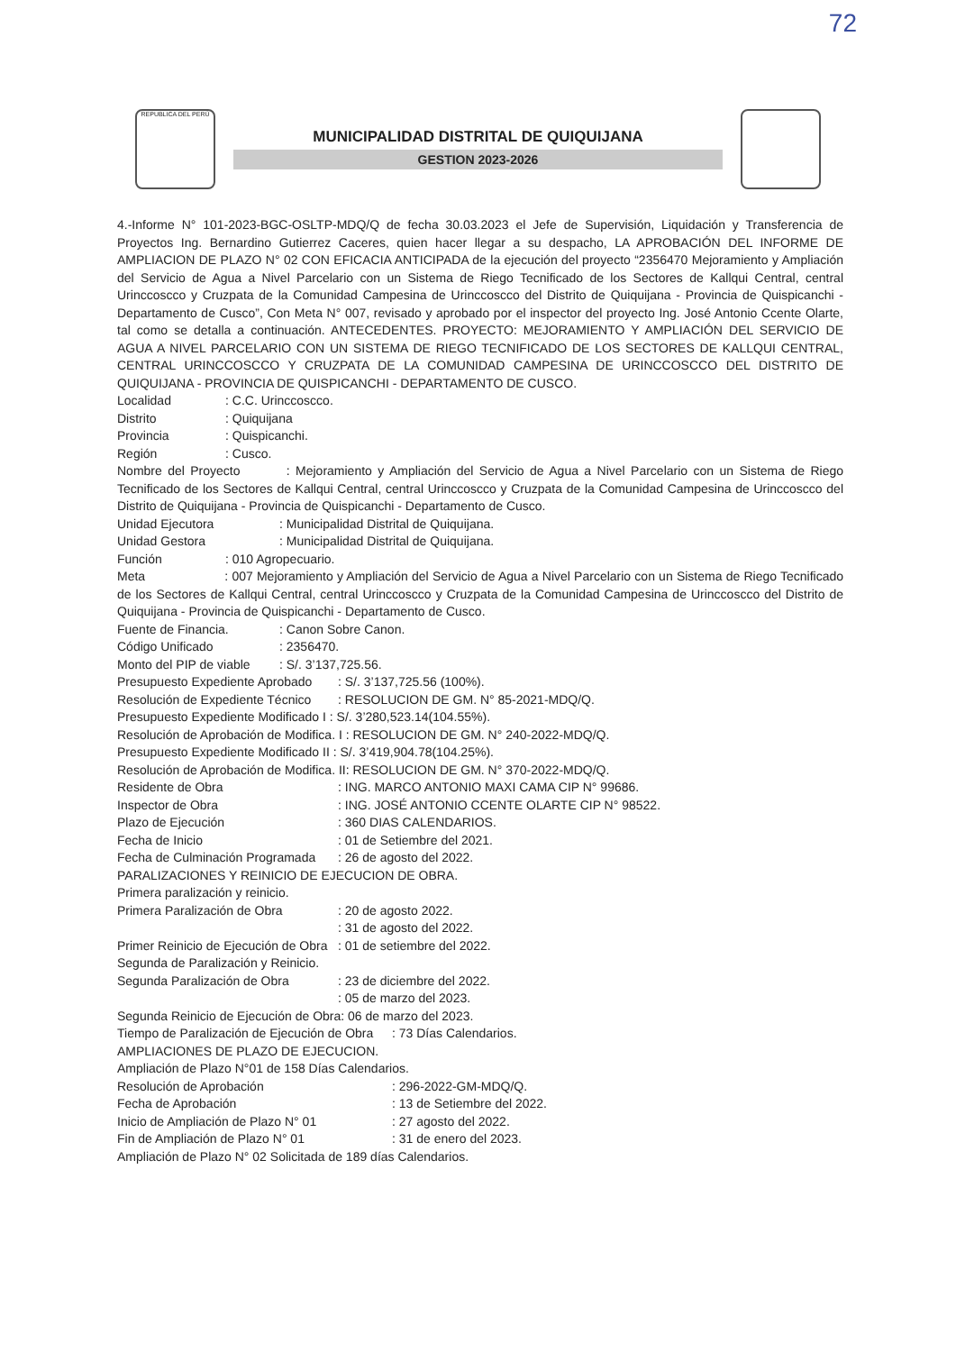72
REPUBLICA DEL PERÚ
MUNICIPALIDAD DISTRITAL DE QUIQUIJANA
GESTION 2023-2026
4.-Informe N° 101-2023-BGC-OSLTP-MDQ/Q de fecha 30.03.2023 el Jefe de Supervisión, Liquidación y Transferencia de Proyectos Ing. Bernardino Gutierrez Caceres, quien hacer llegar a su despacho, LA APROBACIÓN DEL INFORME DE AMPLIACION DE PLAZO N° 02 CON EFICACIA ANTICIPADA de la ejecución del proyecto “2356470 Mejoramiento y Ampliación del Servicio de Agua a Nivel Parcelario con un Sistema de Riego Tecnificado de los Sectores de Kallqui Central, central Urinccoscco y Cruzpata de la Comunidad Campesina de Urinccoscco del Distrito de Quiquijana - Provincia de Quispicanchi - Departamento de Cusco”, Con Meta N° 007, revisado y aprobado por el inspector del proyecto Ing. José Antonio Ccente Olarte, tal como se detalla a continuación. ANTECEDENTES. PROYECTO: MEJORAMIENTO Y AMPLIACIÓN DEL SERVICIO DE AGUA A NIVEL PARCELARIO CON UN SISTEMA DE RIEGO TECNIFICADO DE LOS SECTORES DE KALLQUI CENTRAL, CENTRAL URINCCOSCCO Y CRUZPATA DE LA COMUNIDAD CAMPESINA DE URINCCOSCCO DEL DISTRITO DE QUIQUIJANA - PROVINCIA DE QUISPICANCHI - DEPARTAMENTO DE CUSCO.
Localidad : C.C. Urinccoscco.
Distrito : Quiquijana
Provincia : Quispicanchi.
Región : Cusco.
Nombre del Proyecto : Mejoramiento y Ampliación del Servicio de Agua a Nivel Parcelario con un Sistema de Riego Tecnificado de los Sectores de Kallqui Central, central Urinccoscco y Cruzpata de la Comunidad Campesina de Urinccoscco del Distrito de Quiquijana - Provincia de Quispicanchi - Departamento de Cusco.
Unidad Ejecutora : Municipalidad Distrital de Quiquijana.
Unidad Gestora : Municipalidad Distrital de Quiquijana.
Función : 010 Agropecuario.
Meta : 007 Mejoramiento y Ampliación del Servicio de Agua a Nivel Parcelario con un Sistema de Riego Tecnificado de los Sectores de Kallqui Central, central Urinccoscco y Cruzpata de la Comunidad Campesina de Urinccoscco del Distrito de Quiquijana - Provincia de Quispicanchi - Departamento de Cusco.
Fuente de Financia. : Canon Sobre Canon.
Código Unificado : 2356470.
Monto del PIP de viable : S/. 3’137,725.56.
Presupuesto Expediente Aprobado : S/. 3’137,725.56 (100%).
Resolución de Expediente Técnico : RESOLUCION DE GM. N° 85-2021-MDQ/Q.
Presupuesto Expediente Modificado I : S/. 3’280,523.14(104.55%).
Resolución de Aprobación de Modifica. I : RESOLUCION DE GM. N° 240-2022-MDQ/Q.
Presupuesto Expediente Modificado II : S/. 3’419,904.78(104.25%).
Resolución de Aprobación de Modifica. II: RESOLUCION DE GM. N° 370-2022-MDQ/Q.
Residente de Obra : ING. MARCO ANTONIO MAXI CAMA CIP N° 99686.
Inspector de Obra : ING. JOSÉ ANTONIO CCENTE OLARTE CIP N° 98522.
Plazo de Ejecución : 360 DIAS CALENDARIOS.
Fecha de Inicio : 01 de Setiembre del 2021.
Fecha de Culminación Programada : 26 de agosto del 2022.
PARALIZACIONES Y REINICIO DE EJECUCION DE OBRA.
Primera paralización y reinicio.
Primera Paralización de Obra : 20 de agosto 2022.
: 31 de agosto del 2022.
Primer Reinicio de Ejecución de Obra : 01 de setiembre del 2022.
Segunda de Paralización y Reinicio.
Segunda Paralización de Obra : 23 de diciembre del 2022.
: 05 de marzo del 2023.
Segunda Reinicio de Ejecución de Obra: 06 de marzo del 2023.
Tiempo de Paralización de Ejecución de Obra : 73 Días Calendarios.
AMPLIACIONES DE PLAZO DE EJECUCION.
Ampliación de Plazo N°01 de 158 Días Calendarios.
Resolución de Aprobación : 296-2022-GM-MDQ/Q.
Fecha de Aprobación : 13 de Setiembre del 2022.
Inicio de Ampliación de Plazo N° 01 : 27 agosto del 2022.
Fin de Ampliación de Plazo N° 01 : 31 de enero del 2023.
Ampliación de Plazo N° 02 Solicitada de 189 días Calendarios.